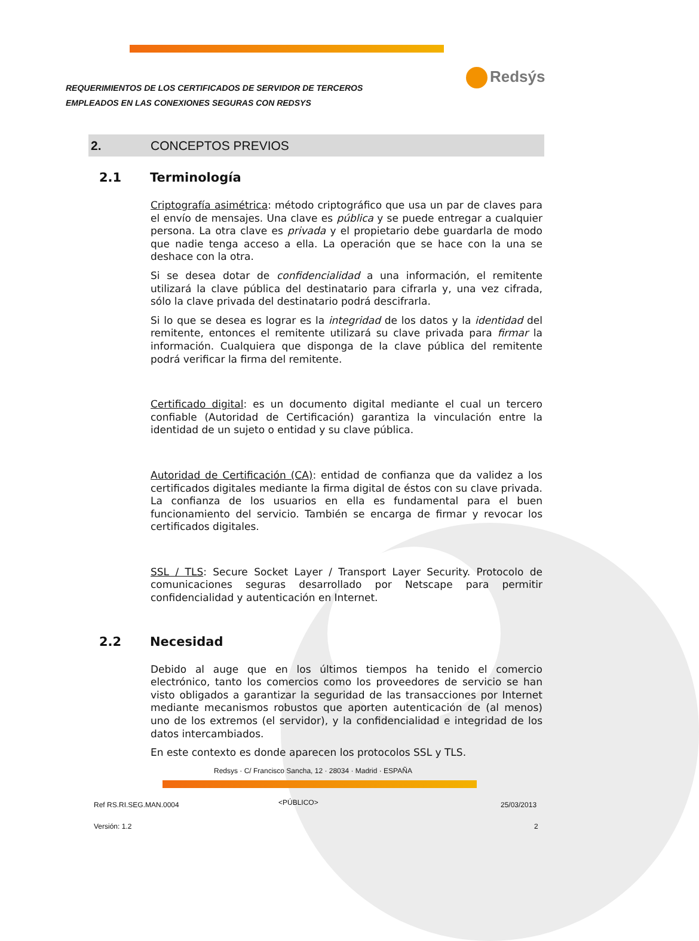REQUERIMIENTOS DE LOS CERTIFICADOS DE SERVIDOR DE TERCEROS
EMPLEADOS EN LAS CONEXIONES SEGURAS CON REDSYS
Redsýs
2. CONCEPTOS PREVIOS
2.1 Terminología
Criptografía asimétrica: método criptográfico que usa un par de claves para el envío de mensajes. Una clave es pública y se puede entregar a cualquier persona. La otra clave es privada y el propietario debe guardarla de modo que nadie tenga acceso a ella. La operación que se hace con la una se deshace con la otra.
Si se desea dotar de confidencialidad a una información, el remitente utilizará la clave pública del destinatario para cifrarla y, una vez cifrada, sólo la clave privada del destinatario podrá descifrarla.
Si lo que se desea es lograr es la integridad de los datos y la identidad del remitente, entonces el remitente utilizará su clave privada para firmar la información. Cualquiera que disponga de la clave pública del remitente podrá verificar la firma del remitente.
Certificado digital: es un documento digital mediante el cual un tercero confiable (Autoridad de Certificación) garantiza la vinculación entre la identidad de un sujeto o entidad y su clave pública.
Autoridad de Certificación (CA): entidad de confianza que da validez a los certificados digitales mediante la firma digital de éstos con su clave privada. La confianza de los usuarios en ella es fundamental para el buen funcionamiento del servicio. También se encarga de firmar y revocar los certificados digitales.
SSL / TLS: Secure Socket Layer / Transport Layer Security. Protocolo de comunicaciones seguras desarrollado por Netscape para permitir confidencialidad y autenticación en Internet.
2.2 Necesidad
Debido al auge que en los últimos tiempos ha tenido el comercio electrónico, tanto los comercios como los proveedores de servicio se han visto obligados a garantizar la seguridad de las transacciones por Internet mediante mecanismos robustos que aporten autenticación de (al menos) uno de los extremos (el servidor), y la confidencialidad e integridad de los datos intercambiados.
En este contexto es donde aparecen los protocolos SSL y TLS.
Redsys · C/ Francisco Sancha, 12 · 28034 · Madrid · ESPAÑA
Ref RS.RI.SEG.MAN.0004 <PÚBLICO> 25/03/2013
Versión: 1.2 2